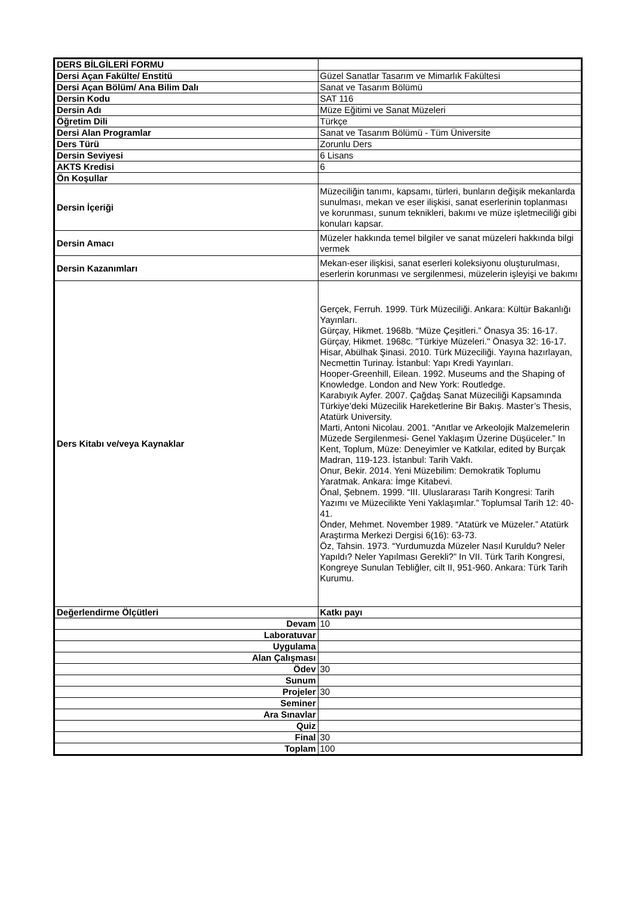| DERS BİLGİLERİ FORMU | |
| Dersi Açan Fakülte/ Enstitü | Güzel Sanatlar Tasarım ve Mimarlık Fakültesi |
| Dersi Açan Bölüm/ Ana Bilim Dalı | Sanat ve Tasarım Bölümü |
| Dersin Kodu | SAT 116 |
| Dersin Adı | Müze Eğitimi ve Sanat Müzeleri |
| Öğretim Dili | Türkçe |
| Dersi Alan Programlar | Sanat ve Tasarım Bölümü - Tüm Üniversite |
| Ders Türü | Zorunlu Ders |
| Dersin Seviyesi | 6 Lisans |
| AKTS Kredisi | 6 |
| Ön Koşullar | |
| Dersin İçeriği | Müzeciliğin tanımı, kapsamı, türleri, bunların değişik mekanlarda sunulması, mekan ve eser ilişkisi, sanat eserlerinin toplanması ve korunması, sunum teknikleri, bakımı ve müze işletmeciliği gibi konuları kapsar. |
| Dersin Amacı | Müzeler hakkında temel bilgiler ve sanat müzeleri hakkında bilgi vermek |
| Dersin Kazanımları | Mekan-eser ilişkisi, sanat eserleri koleksiyonu oluşturulması, eserlerin korunması ve sergilenmesi, müzelerin işleyişi ve bakımı |
| Ders Kitabı ve/veya Kaynaklar | Gerçek, Ferruh. 1999. Türk Müzeciliği. Ankara: Kültür Bakanlığı Yayınları. Gürçay, Hikmet. 1968b. “Müze Çeşitleri.” Önasya 35: 16-17. Gürçay, Hikmet. 1968c. "Türkiye Müzeleri." Önasya 32: 16-17. Hisar, Abülhak Şinasi. 2010. Türk Müzeciliği. Yayına hazırlayan, Necmettin Turinay. İstanbul: Yapı Kredi Yayınları. Hooper-Greenhill, Eilean. 1992. Museums and the Shaping of Knowledge. London and New York: Routledge. Karabıyık Ayfer. 2007. Çağdaş Sanat Müzeciliği Kapsamında Türkiye’deki Müzecilik Hareketlerine Bir Bakış. Master’s Thesis, Atatürk University. Marti, Antoni Nicolau. 2001. “Anıtlar ve Arkeolojik Malzemelerin Müzede Sergilenmesi- Genel Yaklaşım Üzerine Düşüceler.” In Kent, Toplum, Müze: Deneyimler ve Katkılar, edited by Burçak Madran, 119-123. İstanbul: Tarih Vakfı. Onur, Bekir. 2014. Yeni Müzebilim: Demokratik Toplumu Yaratmak. Ankara: İmge Kitabevi. Önal, Şebnem. 1999. “III. Uluslararası Tarih Kongresi: Tarih Yazımı ve Müzecilikte Yeni Yaklaşımlar.” Toplumsal Tarih 12: 40-41. Önder, Mehmet. November 1989. “Atatürk ve Müzeler.” Atatürk Araştırma Merkezi Dergisi 6(16): 63-73. Öz, Tahsin. 1973. “Yurdumuzda Müzeler Nasıl Kuruldu? Neler Yapıldı? Neler Yapılması Gerekli?” In VII. Türk Tarih Kongresi, Kongreye Sunulan Tebliğler, cilt II, 951-960. Ankara: Türk Tarih Kurumu. |
| Değerlendirme Ölçütleri | Katkı payı |
| Devam | 10 |
| Laboratuvar | |
| Uygulama | |
| Alan Çalışması | |
| Ödev | 30 |
| Sunum | |
| Projeler | 30 |
| Seminer | |
| Ara Sınavlar | |
| Quiz | |
| Final | 30 |
| Toplam | 100 |